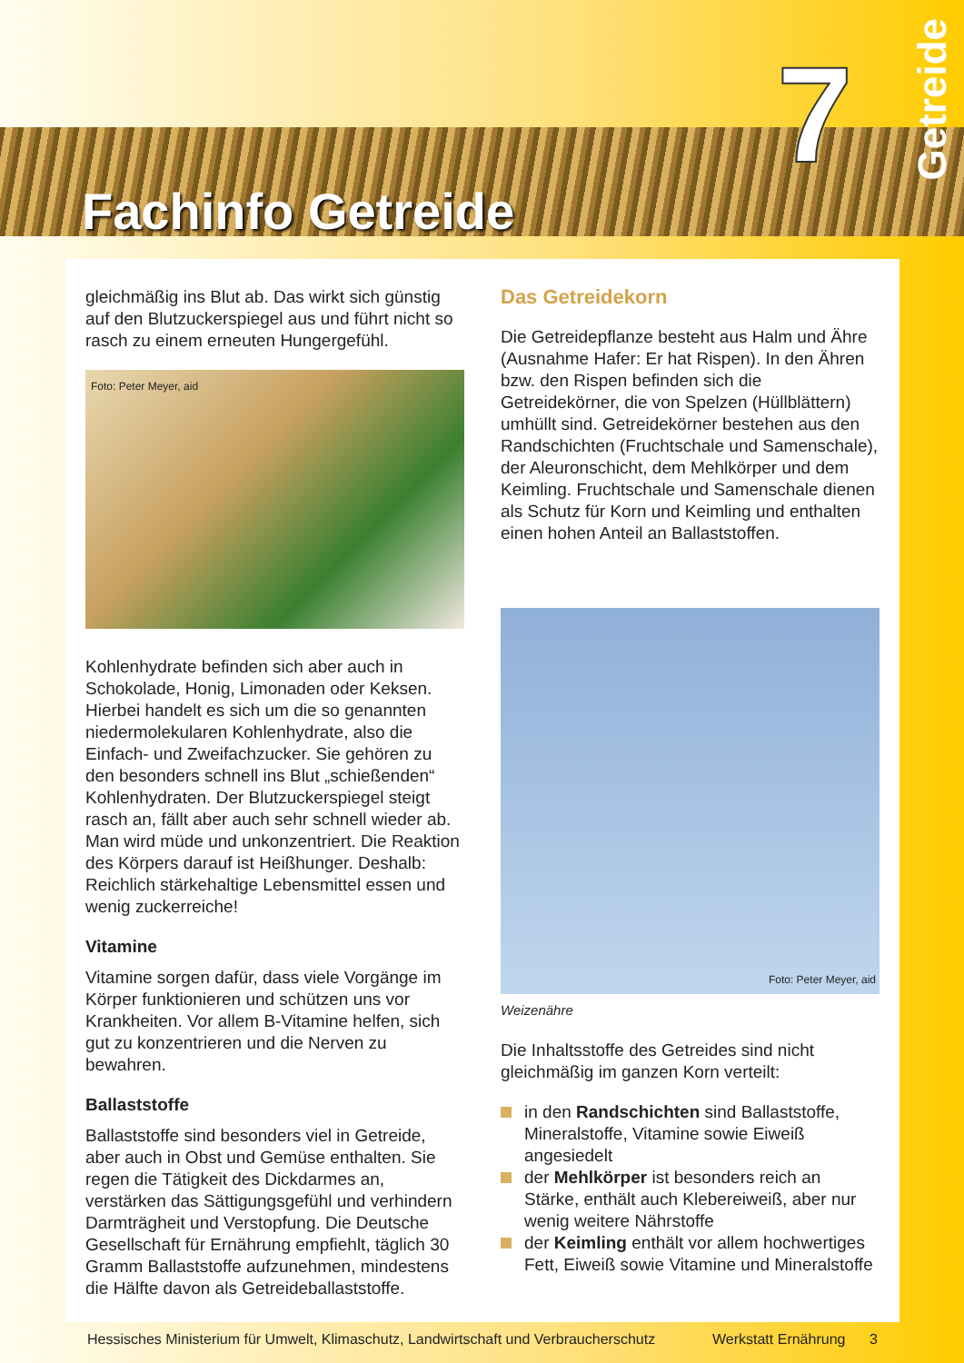7
Getreide
Fachinfo Getreide
gleichmäßig ins Blut ab. Das wirkt sich günstig auf den Blutzuckerspiegel aus und führt nicht so rasch zu einem erneuten Hungergefühl.
Foto: Peter Meyer, aid
Kohlenhydrate befinden sich aber auch in Schokolade, Honig, Limonaden oder Keksen. Hierbei handelt es sich um die so genannten niedermolekularen Kohlenhydrate, also die Einfach- und Zweifachzucker. Sie gehören zu den besonders schnell ins Blut „schießenden“ Kohlenhydraten. Der Blutzuckerspiegel steigt rasch an, fällt aber auch sehr schnell wieder ab. Man wird müde und unkonzentriert. Die Reaktion des Körpers darauf ist Heißhunger. Deshalb: Reichlich stärkehaltige Lebensmittel essen und wenig zuckerreiche!
Vitamine
Vitamine sorgen dafür, dass viele Vorgänge im Körper funktionieren und schützen uns vor Krankheiten. Vor allem B-Vitamine helfen, sich gut zu konzentrieren und die Nerven zu bewahren.
Ballaststoffe
Ballaststoffe sind besonders viel in Getreide, aber auch in Obst und Gemüse enthalten. Sie regen die Tätigkeit des Dickdarmes an, verstärken das Sättigungsgefühl und verhindern Darmträgheit und Verstopfung. Die Deutsche Gesellschaft für Ernährung empfiehlt, täglich 30 Gramm Ballaststoffe aufzunehmen, mindestens die Hälfte davon als Getreideballaststoffe.
Das Getreidekorn
Die Getreidepflanze besteht aus Halm und Ähre (Ausnahme Hafer: Er hat Rispen). In den Ähren bzw. den Rispen befinden sich die Getreidekörner, die von Spelzen (Hüllblättern) umhüllt sind. Getreidekörner bestehen aus den Randschichten (Fruchtschale und Samenschale), der Aleuronschicht, dem Mehlkörper und dem Keimling. Fruchtschale und Samenschale dienen als Schutz für Korn und Keimling und enthalten einen hohen Anteil an Ballaststoffen.
Foto: Peter Meyer, aid
Weizenähre
Die Inhaltsstoffe des Getreides sind nicht gleichmäßig im ganzen Korn verteilt:
in den Randschichten sind Ballaststoffe, Mineralstoffe, Vitamine sowie Eiweiß angesiedelt
der Mehlkörper ist besonders reich an Stärke, enthält auch Klebereiweiß, aber nur wenig weitere Nährstoffe
der Keimling enthält vor allem hochwertiges Fett, Eiweiß sowie Vitamine und Mineralstoffe
Hessisches Ministerium für Umwelt, Klimaschutz, Landwirtschaft und Verbraucherschutz Werkstatt Ernährung 3